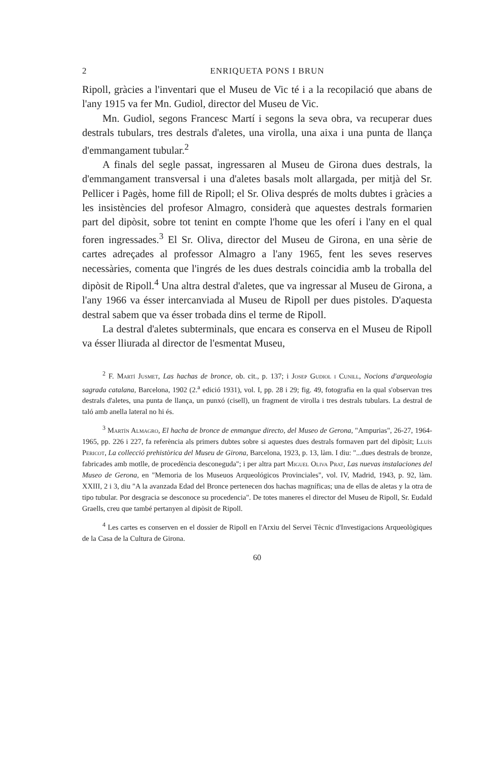2 ENRIQUETA PONS I BRUN
Ripoll, gràcies a l'inventari que el Museu de Vic té i a la recopilació que abans de l'any 1915 va fer Mn. Gudiol, director del Museu de Vic.
Mn. Gudiol, segons Francesc Martí i segons la seva obra, va recuperar dues destrals tubulars, tres destrals d'aletes, una virolla, una aixa i una punta de llança d'emmangament tubular.<sup>2</sup>
A finals del segle passat, ingressaren al Museu de Girona dues destrals, la d'emmangament transversal i una d'aletes basals molt allargada, per mitjà del Sr. Pellicer i Pagès, home fill de Ripoll; el Sr. Oliva després de molts dubtes i gràcies a les insistències del profesor Almagro, considerà que aquestes destrals formarien part del dipòsit, sobre tot tenint en compte l'home que les oferí i l'any en el qual foren ingressades.<sup>3</sup> El Sr. Oliva, director del Museu de Girona, en una sèrie de cartes adreçades al professor Almagro a l'any 1965, fent les seves reserves necessàries, comenta que l'ingrés de les dues destrals coincidia amb la troballa del dipòsit de Ripoll.<sup>4</sup> Una altra destral d'aletes, que va ingressar al Museu de Girona, a l'any 1966 va ésser intercanviada al Museu de Ripoll per dues pistoles. D'aquesta destral sabem que va ésser trobada dins el terme de Ripoll.
La destral d'aletes subterminals, que encara es conserva en el Museu de Ripoll va ésser lliurada al director de l'esmentat Museu,
<sup>2</sup> F. Martí Jusmet, Las hachas de bronce, ob. cit., p. 137; i Josep Gudiol i Cunill, Nocions d'arqueologia sagrada catalana, Barcelona, 1902 (2.<sup>a</sup> edició 1931), vol. I, pp. 28 i 29; fig. 49, fotografia en la qual s'observan tres destrals d'aletes, una punta de llança, un punxó (cisell), un fragment de virolla i tres destrals tubulars. La destral de taló amb anella lateral no hi és.
<sup>3</sup> Martín Almagro, El hacha de bronce de enmangue directo, del Museo de Gerona, "Ampurias", 26-27, 1964-1965, pp. 226 i 227, fa referència als primers dubtes sobre si aquestes dues destrals formaven part del dipòsit; Lluís Pericot, La collecció prehistòrica del Museu de Girona, Barcelona, 1923, p. 13, làm. I diu: "...dues destrals de bronze, fabricades amb motlle, de procedència desconeguda"; i per altra part Miguel Oliva Prat, Las nuevas instalaciones del Museo de Gerona, en "Memoria de los Museuos Arqueológicos Provinciales", vol. IV, Madrid, 1943, p. 92, làm. XXIII, 2 i 3, diu "A la avanzada Edad del Bronce pertenecen dos hachas magníficas; una de ellas de aletas y la otra de tipo tubular. Por desgracia se desconoce su procedencia". De totes maneres el director del Museu de Ripoll, Sr. Eudald Graells, creu que també pertanyen al dipòsit de Ripoll.
<sup>4</sup> Les cartes es conserven en el dossier de Ripoll en l'Arxiu del Servei Tècnic d'Investigacions Arqueològiques de la Casa de la Cultura de Girona.
60